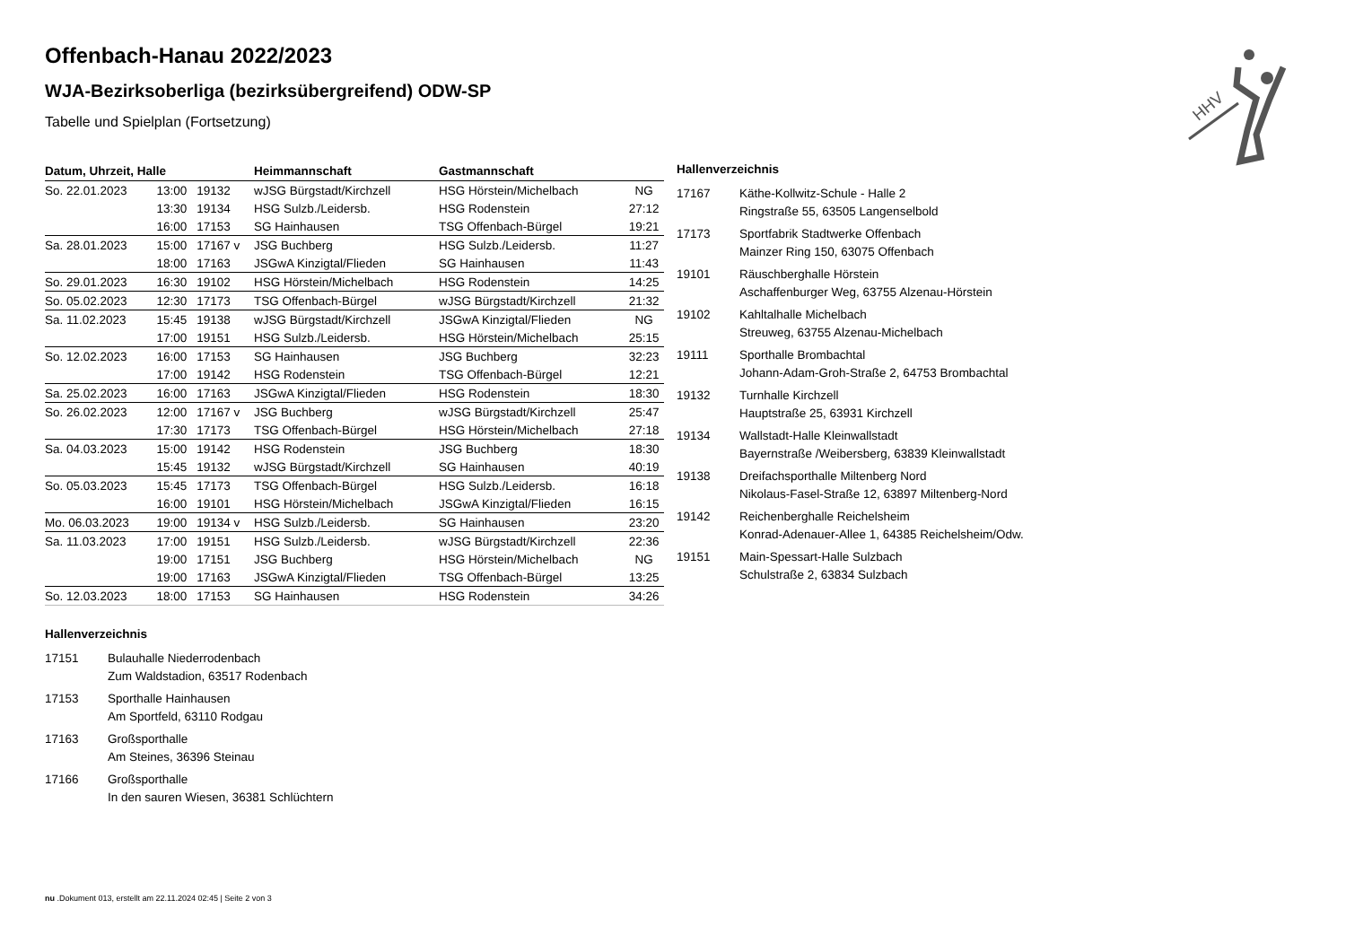HHV
Offenbach-Hanau 2022/2023
WJA-Bezirksoberliga (bezirksübergreifend) ODW-SP
Tabelle und Spielplan (Fortsetzung)
| Datum, Uhrzeit, Halle | | | Heimmannschaft | Gastmannschaft | |
| --- | --- | --- | --- | --- | --- |
| So. 22.01.2023 | 13:00 | 19132 | wJSG Bürgstadt/Kirchzell | HSG Hörstein/Michelbach | NG |
| | 13:30 | 19134 | HSG Sulzb./Leidersb. | HSG Rodenstein | 27:12 |
| | 16:00 | 17153 | SG Hainhausen | TSG Offenbach-Bürgel | 19:21 |
| Sa. 28.01.2023 | 15:00 | 17167 v | JSG Buchberg | HSG Sulzb./Leidersb. | 11:27 |
| | 18:00 | 17163 | JSGwA Kinzigtal/Flieden | SG Hainhausen | 11:43 |
| So. 29.01.2023 | 16:30 | 19102 | HSG Hörstein/Michelbach | HSG Rodenstein | 14:25 |
| So. 05.02.2023 | 12:30 | 17173 | TSG Offenbach-Bürgel | wJSG Bürgstadt/Kirchzell | 21:32 |
| Sa. 11.02.2023 | 15:45 | 19138 | wJSG Bürgstadt/Kirchzell | JSGwA Kinzigtal/Flieden | NG |
| | 17:00 | 19151 | HSG Sulzb./Leidersb. | HSG Hörstein/Michelbach | 25:15 |
| So. 12.02.2023 | 16:00 | 17153 | SG Hainhausen | JSG Buchberg | 32:23 |
| | 17:00 | 19142 | HSG Rodenstein | TSG Offenbach-Bürgel | 12:21 |
| Sa. 25.02.2023 | 16:00 | 17163 | JSGwA Kinzigtal/Flieden | HSG Rodenstein | 18:30 |
| So. 26.02.2023 | 12:00 | 17167 v | JSG Buchberg | wJSG Bürgstadt/Kirchzell | 25:47 |
| | 17:30 | 17173 | TSG Offenbach-Bürgel | HSG Hörstein/Michelbach | 27:18 |
| Sa. 04.03.2023 | 15:00 | 19142 | HSG Rodenstein | JSG Buchberg | 18:30 |
| | 15:45 | 19132 | wJSG Bürgstadt/Kirchzell | SG Hainhausen | 40:19 |
| So. 05.03.2023 | 15:45 | 17173 | TSG Offenbach-Bürgel | HSG Sulzb./Leidersb. | 16:18 |
| | 16:00 | 19101 | HSG Hörstein/Michelbach | JSGwA Kinzigtal/Flieden | 16:15 |
| Mo. 06.03.2023 | 19:00 | 19134 v | HSG Sulzb./Leidersb. | SG Hainhausen | 23:20 |
| Sa. 11.03.2023 | 17:00 | 19151 | HSG Sulzb./Leidersb. | wJSG Bürgstadt/Kirchzell | 22:36 |
| | 19:00 | 17151 | JSG Buchberg | HSG Hörstein/Michelbach | NG |
| | 19:00 | 17163 | JSGwA Kinzigtal/Flieden | TSG Offenbach-Bürgel | 13:25 |
| So. 12.03.2023 | 18:00 | 17153 | SG Hainhausen | HSG Rodenstein | 34:26 |
Hallenverzeichnis
17167 Käthe-Kollwitz-Schule - Halle 2
Ringstraße 55, 63505 Langenselbold
17173 Sportfabrik Stadtwerke Offenbach
Mainzer Ring 150, 63075 Offenbach
19101 Räuschberghalle Hörstein
Aschaffenburger Weg, 63755 Alzenau-Hörstein
19102 Kahltalhalle Michelbach
Streuweg, 63755 Alzenau-Michelbach
19111 Sporthalle Brombachtal
Johann-Adam-Groh-Straße 2, 64753 Brombachtal
19132 Turnhalle Kirchzell
Hauptstraße 25, 63931 Kirchzell
19134 Wallstadt-Halle Kleinwallstadt
Bayernstraße /Weibersberg, 63839 Kleinwallstadt
19138 Dreifachsporthalle Miltenberg Nord
Nikolaus-Fasel-Straße 12, 63897 Miltenberg-Nord
19142 Reichenberghalle Reichelsheim
Konrad-Adenauer-Allee 1, 64385 Reichelsheim/Odw.
19151 Main-Spessart-Halle Sulzbach
Schulstraße 2, 63834 Sulzbach
Hallenverzeichnis
17151 Bulauhalle Niederrodenbach
Zum Waldstadion, 63517 Rodenbach
17153 Sporthalle Hainhausen
Am Sportfeld, 63110 Rodgau
17163 Großsporthalle
Am Steines, 36396 Steinau
17166 Großsporthalle
In den sauren Wiesen, 36381 Schlüchtern
nu .Dokument 013, erstellt am 22.11.2024 02:45 | Seite 2 von 3